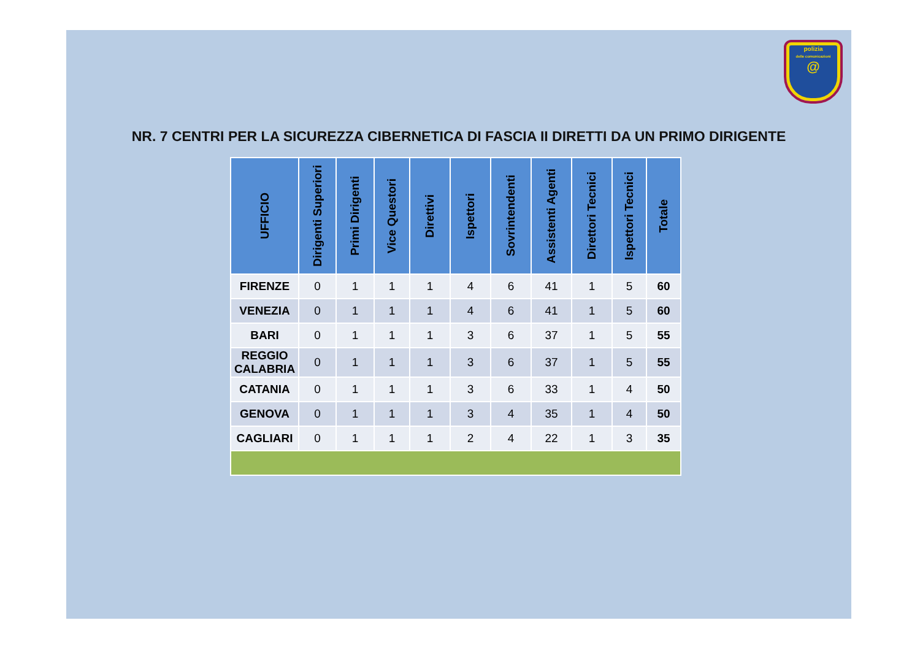polizia
delle comunicazioni
@
NR. 7 CENTRI PER LA SICUREZZA CIBERNETICA DI FASCIA II DIRETTI DA UN PRIMO DIRIGENTE
| UFFICIO | Dirigenti Superiori | Primi Dirigenti | Vice Questori | Direttivi | Ispettori | Sovrintendenti | Assistenti Agenti | Direttori Tecnici | Ispettori Tecnici | Totale |
| --- | --- | --- | --- | --- | --- | --- | --- | --- | --- | --- |
| FIRENZE | 0 | 1 | 1 | 1 | 4 | 6 | 41 | 1 | 5 | 60 |
| VENEZIA | 0 | 1 | 1 | 1 | 4 | 6 | 41 | 1 | 5 | 60 |
| BARI | 0 | 1 | 1 | 1 | 3 | 6 | 37 | 1 | 5 | 55 |
| REGGIO CALABRIA | 0 | 1 | 1 | 1 | 3 | 6 | 37 | 1 | 5 | 55 |
| CATANIA | 0 | 1 | 1 | 1 | 3 | 6 | 33 | 1 | 4 | 50 |
| GENOVA | 0 | 1 | 1 | 1 | 3 | 4 | 35 | 1 | 4 | 50 |
| CAGLIARI | 0 | 1 | 1 | 1 | 2 | 4 | 22 | 1 | 3 | 35 |